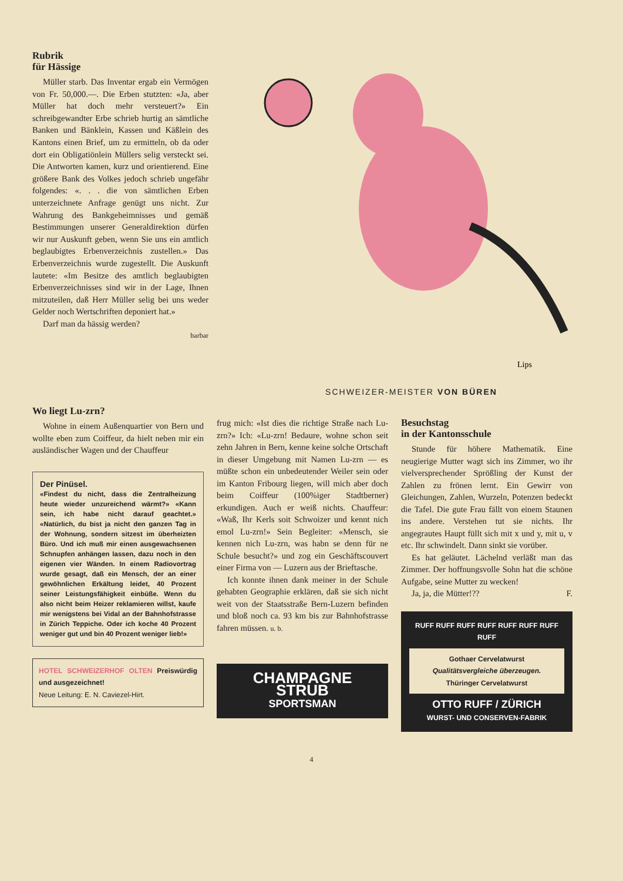Rubrik
für Hässige
Müller starb. Das Inventar ergab ein Vermögen von Fr. 50,000.—. Die Erben stutzten: «Ja, aber Müller hat doch mehr versteuert?» Ein schreibgewandter Erbe schrieb hurtig an sämtliche Banken und Bänklein, Kassen und Käßlein des Kantons einen Brief, um zu ermitteln, ob da oder dort ein Obligatiönlein Müllers selig versteckt sei. Die Antworten kamen, kurz und orientierend. Eine größere Bank des Volkes jedoch schrieb ungefähr folgendes: «. . . die von sämtlichen Erben unterzeichnete Anfrage genügt uns nicht. Zur Wahrung des Bankgeheimnisses und gemäß Bestimmungen unserer Generaldirektion dürfen wir nur Auskunft geben, wenn Sie uns ein amtlich beglaubigtes Erbenverzeichnis zustellen.» Das Erbenverzeichnis wurde zugestellt. Die Auskunft lautete: «Im Besitze des amtlich beglaubigten Erbenverzeichnisses sind wir in der Lage, Ihnen mitzuteilen, daß Herr Müller selig bei uns weder Gelder noch Wertschriften deponiert hat.»
Darf man da hässig werden?
barbar
Lips
SCHWEIZER-MEISTER VON BÜREN
Wo liegt Lu-zrn?
Wohne in einem Außenquartier von Bern und wollte eben zum Coiffeur, da hielt neben mir ein ausländischer Wagen und der Chauffeur
Der Pinüsel.
«Findest du nicht, dass die Zentralheizung heute wieder unzureichend wärmt?» «Kann sein, ich habe nicht darauf geachtet.» «Natürlich, du bist ja nicht den ganzen Tag in der Wohnung, sondern sitzest im überheizten Büro. Und ich muß mir einen ausgewachsenen Schnupfen anhängen lassen, dazu noch in den eigenen vier Wänden. In einem Radiovortrag wurde gesagt, daß ein Mensch, der an einer gewöhnlichen Erkältung leidet, 40 Prozent seiner Leistungsfähigkeit einbüße. Wenn du also nicht beim Heizer reklamieren willst, kaufe mir wenigstens bei Vidal an der Bahnhofstrasse in Zürich Teppiche. Oder ich koche 40 Prozent weniger gut und bin 40 Prozent weniger lieb!»
HOTEL SCHWEIZERHOF OLTEN Preiswürdig und ausgezeichnet!
Neue Leitung: E. N. Caviezel-Hirt.
frug mich: «Ist dies die richtige Straße nach Lu-zrn?» Ich: «Lu-zrn! Bedaure, wohne schon seit zehn Jahren in Bern, kenne keine solche Ortschaft in dieser Umgebung mit Namen Lu-zrn — es müßte schon ein unbedeutender Weiler sein oder im Kanton Fribourg liegen, will mich aber doch beim Coiffeur (100%iger Stadtberner) erkundigen. Auch er weiß nichts. Chauffeur: «Waß, Ihr Kerls soit Schwoizer und kennt nich emol Lu-zrn!» Sein Begleiter: «Mensch, sie kennen nich Lu-zrn, was habn se denn für ne Schule besucht?» und zog ein Geschäftscouvert einer Firma von — Luzern aus der Brieftasche.
Ich konnte ihnen dank meiner in der Schule gehabten Geographie erklären, daß sie sich nicht weit von der Staatsstraße Bern-Luzern befinden und bloß noch ca. 93 km bis zur Bahnhofstrasse fahren müssen. u. b.
CHAMPAGNE STRUB
SPORTSMAN
Besuchstag
in der Kantonsschule
Stunde für höhere Mathematik. Eine neugierige Mutter wagt sich ins Zimmer, wo ihr vielversprechender Sprößling der Kunst der Zahlen zu frönen lernt. Ein Gewirr von Gleichungen, Zahlen, Wurzeln, Potenzen bedeckt die Tafel. Die gute Frau fällt von einem Staunen ins andere. Verstehen tut sie nichts. Ihr angegrautes Haupt füllt sich mit x und y, mit u, v etc. Ihr schwindelt. Dann sinkt sie vorüber.
Es hat geläutet. Lächelnd verläßt man das Zimmer. Der hoffnungsvolle Sohn hat die schöne Aufgabe, seine Mutter zu wecken!
Ja, ja, die Mütter!?? F.
RUFF RUFF RUFF RUFF RUFF RUFF RUFF RUFF
Gothaer Cervelatwurst
Qualitätsvergleiche überzeugen.
Thüringer Cervelatwurst
OTTO RUFF / ZÜRICH
WURST- UND CONSERVEN-FABRIK
4